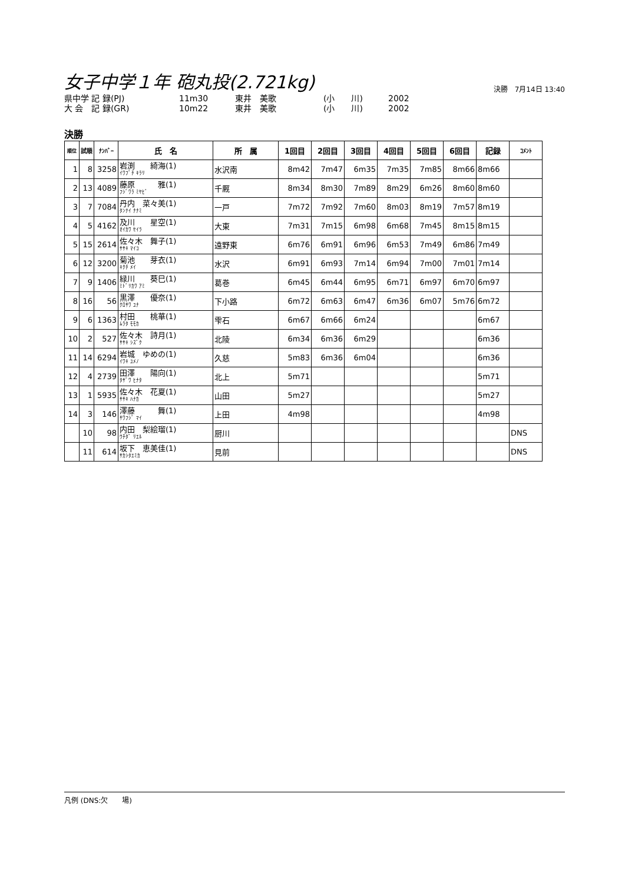女子中学１年 砲丸投(2.721kg)
決勝　7月14日 13:40
県中学 記 録(PJ) 11m30 東井　美歌 (小　　川) 2002
大 会　記 録(GR) 10m22 東井　美歌 (小　　川) 2002
決勝
| 順位 | 試順 | ﾅﾝﾊﾞｰ | 氏 名 | 所 属 | 1回目 | 2回目 | 3回目 | 4回目 | 5回目 | 6回目 | 記録 | ｺﾒﾝﾄ |
| --- | --- | --- | --- | --- | --- | --- | --- | --- | --- | --- | --- | --- |
| 1 | 8 | 3258 | 岩渕 綺海(1) ｲﾜﾌﾞﾁ ｷﾗﾘ | 水沢南 | 8m42 | 7m47 | 6m35 | 7m35 | 7m85 | 8m66 | 8m66 | |
| 2 | 13 | 4089 | 藤原 雅(1) ﾌｼﾞﾜﾗ ﾐﾔﾋﾞ | 千厩 | 8m34 | 8m30 | 7m89 | 8m29 | 6m26 | 8m60 | 8m60 | |
| 3 | 7 | 7084 | 丹内 菜々美(1) ﾀﾝﾅｲ ﾅﾅﾐ | 一戸 | 7m72 | 7m92 | 7m60 | 8m03 | 8m19 | 7m57 | 8m19 | |
| 4 | 5 | 4162 | 及川 星空(1) ｵｲｶﾜ ｾｲﾗ | 大東 | 7m31 | 7m15 | 6m98 | 6m68 | 7m45 | 8m15 | 8m15 | |
| 5 | 15 | 2614 | 佐々木 舞子(1) ｻｻｷ ﾏｲｺ | 遠野東 | 6m76 | 6m91 | 6m96 | 6m53 | 7m49 | 6m86 | 7m49 | |
| 6 | 12 | 3200 | 菊池 芽衣(1) ｷｸﾁ ﾒｲ | 水沢 | 6m91 | 6m93 | 7m14 | 6m94 | 7m00 | 7m01 | 7m14 | |
| 7 | 9 | 1406 | 緑川 葵巳(1) ﾐﾄﾞﾘｶﾜ ｱﾐ | 葛巻 | 6m45 | 6m44 | 6m95 | 6m71 | 6m97 | 6m70 | 6m97 | |
| 8 | 16 | 56 | 黒澤 優奈(1) ｸﾛｻﾜ ﾕﾅ | 下小路 | 6m72 | 6m63 | 6m47 | 6m36 | 6m07 | 5m76 | 6m72 | |
| 9 | 6 | 1363 | 村田 桃華(1) ﾑﾗﾀ ﾓﾓｶ | 雫石 | 6m67 | 6m66 | 6m24 | | | | 6m67 | |
| 10 | 2 | 527 | 佐々木 詩月(1) ｻｻｷ ｼｽﾞｸ | 北陵 | 6m34 | 6m36 | 6m29 | | | | 6m36 | |
| 11 | 14 | 6294 | 岩城 ゆめの(1) ｲﾜｷ ﾕﾒﾉ | 久慈 | 5m83 | 6m36 | 6m04 | | | | 6m36 | |
| 12 | 4 | 2739 | 田澤 陽向(1) ﾀｻﾞﾜ ﾋﾅﾀ | 北上 | 5m71 | | | | | | 5m71 | |
| 13 | 1 | 5935 | 佐々木 花夏(1) ｻｻｷ ﾊﾅｶ | 山田 | 5m27 | | | | | | 5m27 | |
| 14 | 3 | 146 | 澤藤 舞(1) ｻﾜﾌｼﾞ ﾏｲ | 上田 | 4m98 | | | | | | 4m98 | |
| | 10 | 98 | 内田 梨絵瑠(1) ｳﾁﾀﾞ ﾘｴﾙ | 厨川 | | | | | | | | DNS |
| | 11 | 614 | 坂下 恵美佳(1) ｻｶｼﾀｴﾐｶ | 見前 | | | | | | | | DNS |
凡例 (DNS:欠　　場)